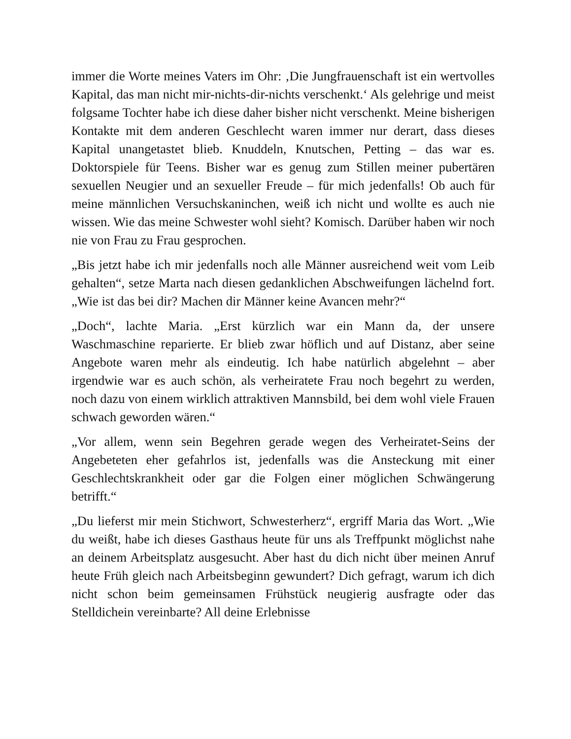immer die Worte meines Vaters im Ohr: ‚Die Jungfrauenschaft ist ein wertvolles Kapital, das man nicht mir-nichts-dir-nichts verschenkt.‘ Als gelehrige und meist folgsame Tochter habe ich diese daher bisher nicht verschenkt. Meine bisherigen Kontakte mit dem anderen Geschlecht waren immer nur derart, dass dieses Kapital unangetastet blieb. Knuddeln, Knutschen, Petting – das war es. Doktorspiele für Teens. Bisher war es genug zum Stillen meiner pubertären sexuellen Neugier und an sexueller Freude – für mich jedenfalls! Ob auch für meine männlichen Versuchskaninchen, weiß ich nicht und wollte es auch nie wissen. Wie das meine Schwester wohl sieht? Komisch. Darüber haben wir noch nie von Frau zu Frau gesprochen.
„Bis jetzt habe ich mir jedenfalls noch alle Männer ausreichend weit vom Leib gehalten“, setze Marta nach diesen gedanklichen Abschweifungen lächelnd fort. „Wie ist das bei dir? Machen dir Männer keine Avancen mehr?“
„Doch“, lachte Maria. „Erst kürzlich war ein Mann da, der unsere Waschmaschine reparierte. Er blieb zwar höflich und auf Distanz, aber seine Angebote waren mehr als eindeutig. Ich habe natürlich abgelehnt – aber irgendwie war es auch schön, als verheiratete Frau noch begehrt zu werden, noch dazu von einem wirklich attraktiven Mannsbild, bei dem wohl viele Frauen schwach geworden wären.“
„Vor allem, wenn sein Begehren gerade wegen des Verheiratet-Seins der Angebeteten eher gefahrlos ist, jedenfalls was die Ansteckung mit einer Geschlechtskrankheit oder gar die Folgen einer möglichen Schwängerung betrifft.“
„Du lieferst mir mein Stichwort, Schwesterherz“, ergriff Maria das Wort. „Wie du weißt, habe ich dieses Gasthaus heute für uns als Treffpunkt möglichst nahe an deinem Arbeitsplatz ausgesucht. Aber hast du dich nicht über meinen Anruf heute Früh gleich nach Arbeitsbeginn gewundert? Dich gefragt, warum ich dich nicht schon beim gemeinsamen Frühstück neugierig ausfragte oder das Stelldichein vereinbarte? All deine Erlebnisse